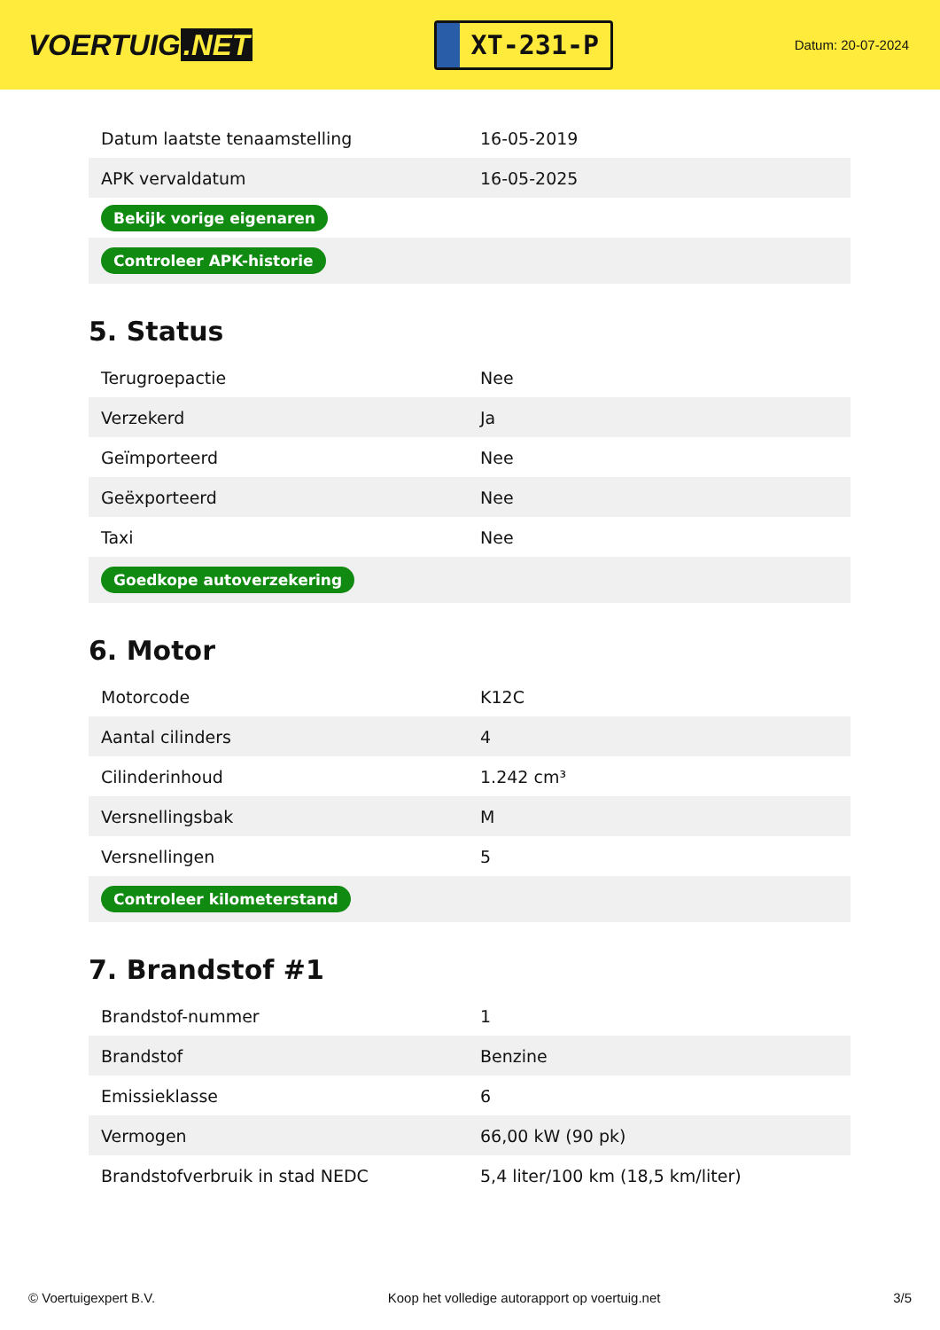VOERTUIG.NET
XT-231-P
Datum: 20-07-2024
| Datum laatste tenaamstelling | 16-05-2019 |
| APK vervaldatum | 16-05-2025 |
| Bekijk vorige eigenaren | |
| Controleer APK-historie | |
5. Status
| Terugroepactie | Nee |
| Verzekerd | Ja |
| Geïmporteerd | Nee |
| Geëxporteerd | Nee |
| Taxi | Nee |
| Goedkope autoverzekering | |
6. Motor
| Motorcode | K12C |
| Aantal cilinders | 4 |
| Cilinderinhoud | 1.242 cm³ |
| Versnellingsbak | M |
| Versnellingen | 5 |
| Controleer kilometerstand | |
7. Brandstof #1
| Brandstof-nummer | 1 |
| Brandstof | Benzine |
| Emissieklasse | 6 |
| Vermogen | 66,00 kW (90 pk) |
| Brandstofverbruik in stad NEDC | 5,4 liter/100 km (18,5 km/liter) |
© Voertuigexpert B.V. Koop het volledige autorapport op voertuig.net 3/5